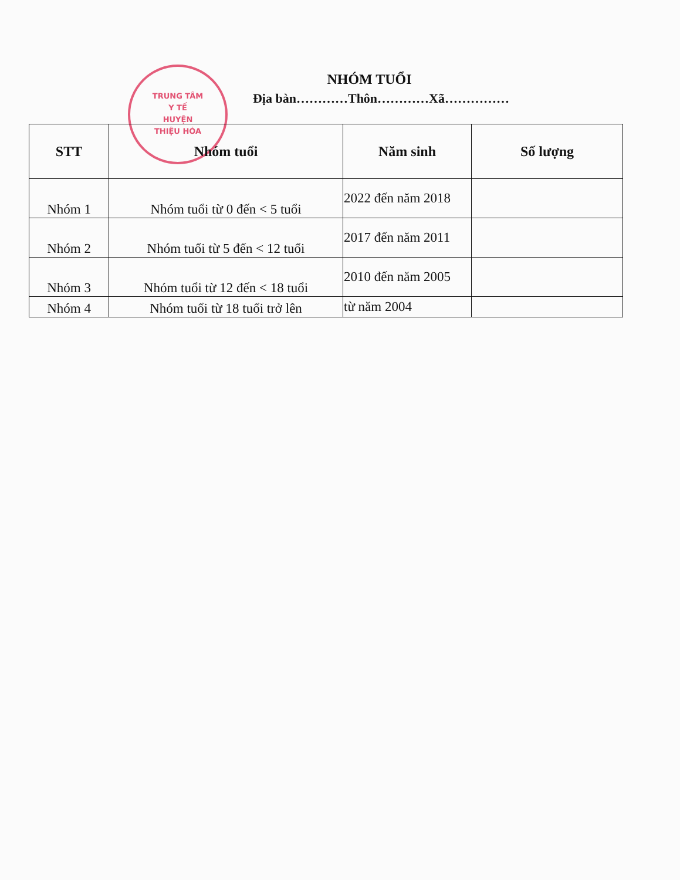TRUNG TÂM
Y TẾ
HUYỆN
THIỆU HÓA
NHÓM TUỔI
Địa bàn…………Thôn…………Xã……………
| STT | Nhóm tuổi | Năm sinh | Số lượng |
| --- | --- | --- | --- |
| Nhóm 1 | Nhóm tuổi từ 0 đến < 5 tuổi | 2022 đến năm 2018 | |
| Nhóm 2 | Nhóm tuổi từ 5 đến < 12 tuổi | 2017 đến năm 2011 | |
| Nhóm 3 | Nhóm tuổi từ 12 đến < 18 tuổi | 2010 đến năm 2005 | |
| Nhóm 4 | Nhóm tuổi từ 18 tuổi trở lên | từ năm 2004 | |